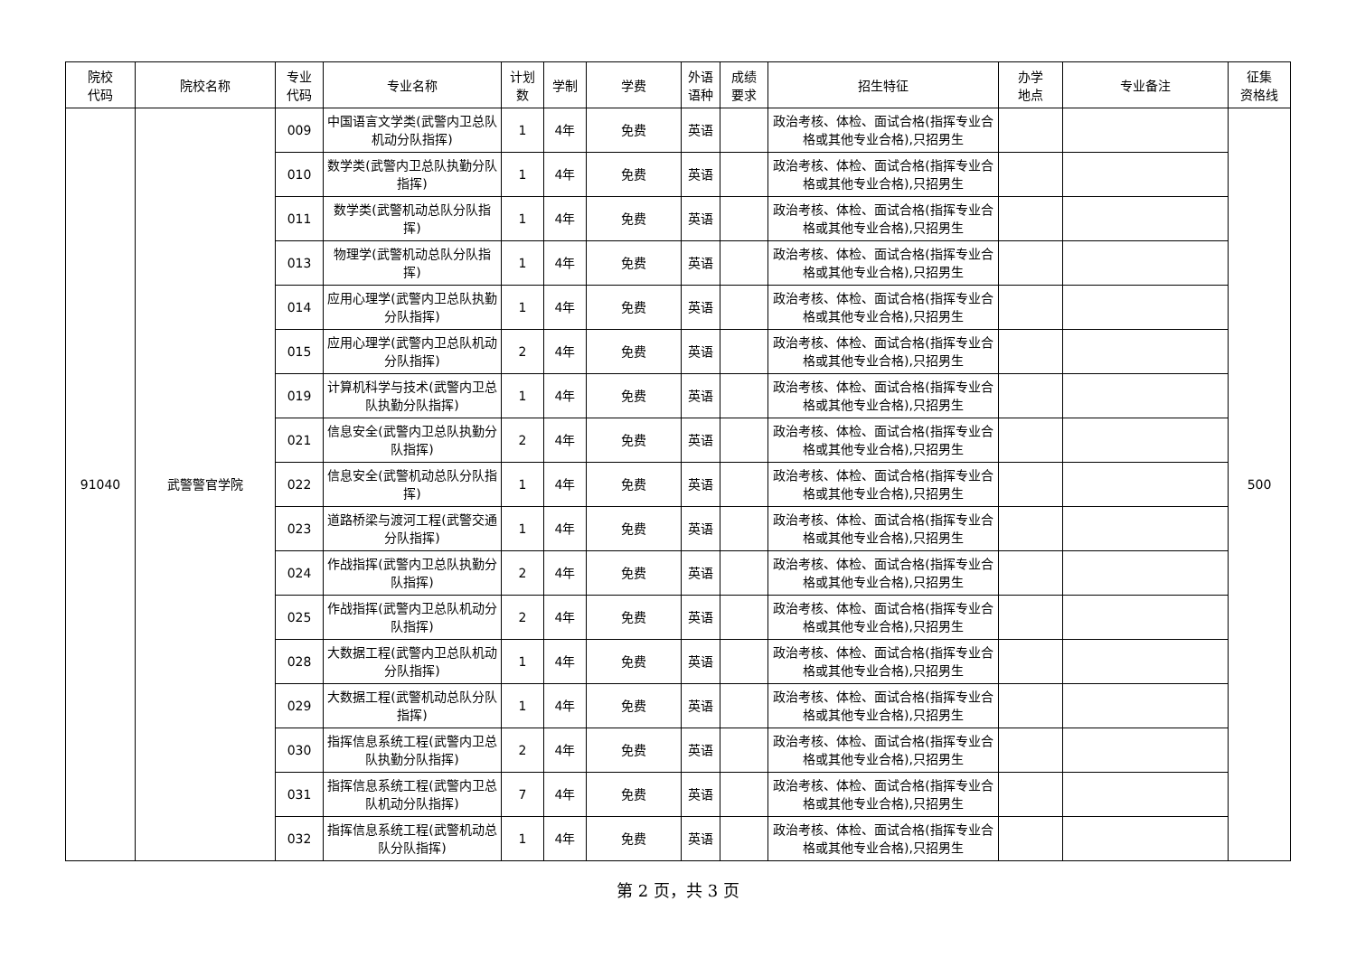| 院校 代码 | 院校名称 | 专业 代码 | 专业名称 | 计划 数 | 学制 | 学费 | 外语 语种 | 成绩 要求 | 招生特征 | 办学 地点 | 专业备注 | 征集 资格线 |
| --- | --- | --- | --- | --- | --- | --- | --- | --- | --- | --- | --- | --- |
| 91040 | 武警警官学院 | 009 | 中国语言文学类(武警内卫总队机动分队指挥) | 1 | 4年 | 免费 | 英语 | | 政治考核、体检、面试合格(指挥专业合格或其他专业合格),只招男生 | | | 500 |
| | | 010 | 数学类(武警内卫总队执勤分队指挥) | 1 | 4年 | 免费 | 英语 | | 政治考核、体检、面试合格(指挥专业合格或其他专业合格),只招男生 | | | |
| | | 011 | 数学类(武警机动总队分队指挥) | 1 | 4年 | 免费 | 英语 | | 政治考核、体检、面试合格(指挥专业合格或其他专业合格),只招男生 | | | |
| | | 013 | 物理学(武警机动总队分队指挥) | 1 | 4年 | 免费 | 英语 | | 政治考核、体检、面试合格(指挥专业合格或其他专业合格),只招男生 | | | |
| | | 014 | 应用心理学(武警内卫总队执勤分队指挥) | 1 | 4年 | 免费 | 英语 | | 政治考核、体检、面试合格(指挥专业合格或其他专业合格),只招男生 | | | |
| | | 015 | 应用心理学(武警内卫总队机动分队指挥) | 2 | 4年 | 免费 | 英语 | | 政治考核、体检、面试合格(指挥专业合格或其他专业合格),只招男生 | | | |
| | | 019 | 计算机科学与技术(武警内卫总队执勤分队指挥) | 1 | 4年 | 免费 | 英语 | | 政治考核、体检、面试合格(指挥专业合格或其他专业合格),只招男生 | | | |
| | | 021 | 信息安全(武警内卫总队执勤分队指挥) | 2 | 4年 | 免费 | 英语 | | 政治考核、体检、面试合格(指挥专业合格或其他专业合格),只招男生 | | | |
| | | 022 | 信息安全(武警机动总队分队指挥) | 1 | 4年 | 免费 | 英语 | | 政治考核、体检、面试合格(指挥专业合格或其他专业合格),只招男生 | | | |
| | | 023 | 道路桥梁与渡河工程(武警交通分队指挥) | 1 | 4年 | 免费 | 英语 | | 政治考核、体检、面试合格(指挥专业合格或其他专业合格),只招男生 | | | |
| | | 024 | 作战指挥(武警内卫总队执勤分队指挥) | 2 | 4年 | 免费 | 英语 | | 政治考核、体检、面试合格(指挥专业合格或其他专业合格),只招男生 | | | |
| | | 025 | 作战指挥(武警内卫总队机动分队指挥) | 2 | 4年 | 免费 | 英语 | | 政治考核、体检、面试合格(指挥专业合格或其他专业合格),只招男生 | | | |
| | | 028 | 大数据工程(武警内卫总队机动分队指挥) | 1 | 4年 | 免费 | 英语 | | 政治考核、体检、面试合格(指挥专业合格或其他专业合格),只招男生 | | | |
| | | 029 | 大数据工程(武警机动总队分队指挥) | 1 | 4年 | 免费 | 英语 | | 政治考核、体检、面试合格(指挥专业合格或其他专业合格),只招男生 | | | |
| | | 030 | 指挥信息系统工程(武警内卫总队执勤分队指挥) | 2 | 4年 | 免费 | 英语 | | 政治考核、体检、面试合格(指挥专业合格或其他专业合格),只招男生 | | | |
| | | 031 | 指挥信息系统工程(武警内卫总队机动分队指挥) | 7 | 4年 | 免费 | 英语 | | 政治考核、体检、面试合格(指挥专业合格或其他专业合格),只招男生 | | | |
| | | 032 | 指挥信息系统工程(武警机动总队分队指挥) | 1 | 4年 | 免费 | 英语 | | 政治考核、体检、面试合格(指挥专业合格或其他专业合格),只招男生 | | | |
第 2 页，共 3 页